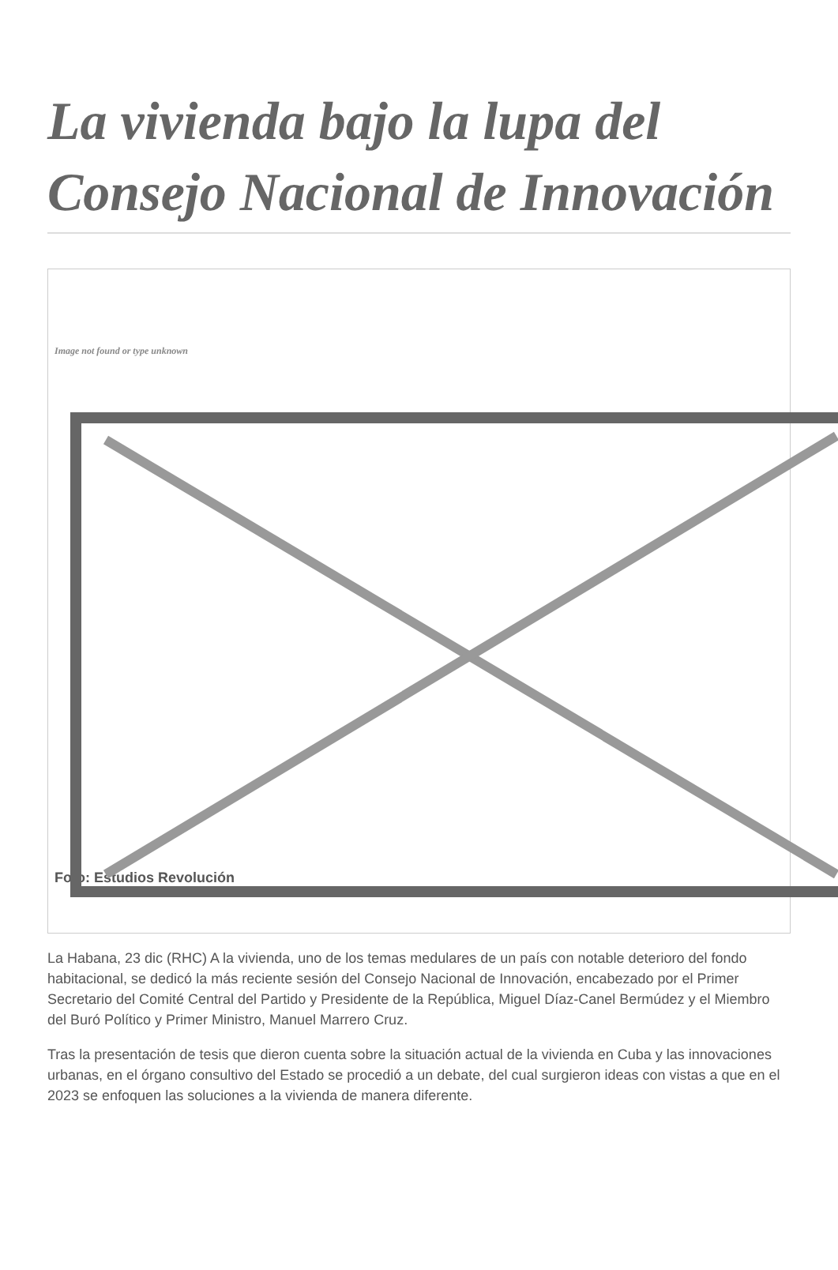La vivienda bajo la lupa del Consejo Nacional de Innovación
Image not found or type unknown
Foto: Estudios Revolución
La Habana, 23 dic (RHC) A la vivienda, uno de los temas medulares de un país con notable deterioro del fondo habitacional, se dedicó la más reciente sesión del Consejo Nacional de Innovación, encabezado por el Primer Secretario del Comité Central del Partido y Presidente de la República, Miguel Díaz-Canel Bermúdez y el Miembro del Buró Político y Primer Ministro, Manuel Marrero Cruz.
Tras la presentación de tesis que dieron cuenta sobre la situación actual de la vivienda en Cuba y las innovaciones urbanas, en el órgano consultivo del Estado se procedió a un debate, del cual surgieron ideas con vistas a que en el 2023 se enfoquen las soluciones a la vivienda de manera diferente.